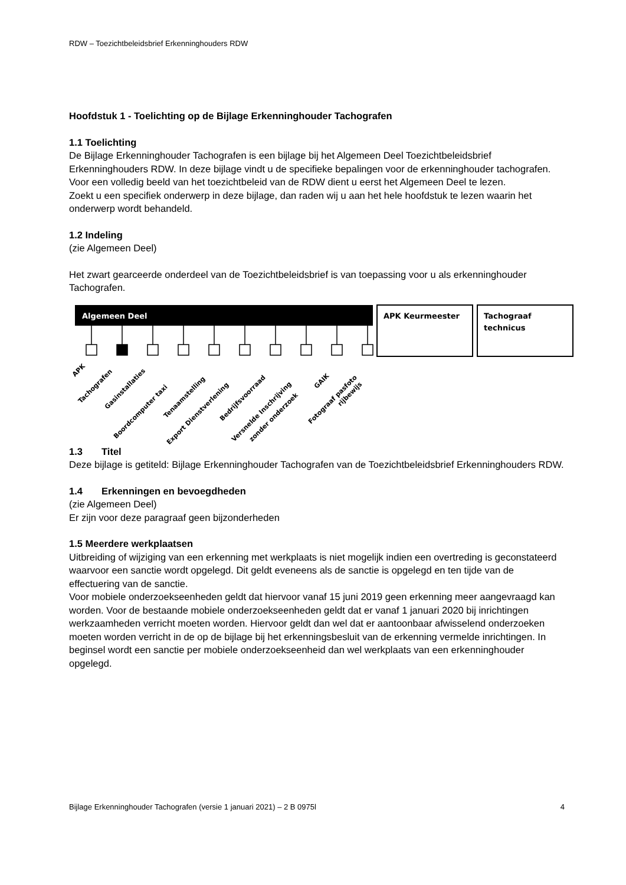RDW – Toezichtbeleidsbrief Erkenninghouders RDW
Hoofdstuk 1 - Toelichting op de Bijlage Erkenninghouder Tachografen
1.1 Toelichting
De Bijlage Erkenninghouder Tachografen is een bijlage bij het Algemeen Deel Toezichtbeleidsbrief Erkenninghouders RDW. In deze bijlage vindt u de specifieke bepalingen voor de erkenninghouder tachografen. Voor een volledig beeld van het toezichtbeleid van de RDW dient u eerst het Algemeen Deel te lezen.
Zoekt u een specifiek onderwerp in deze bijlage, dan raden wij u aan het hele hoofdstuk te lezen waarin het onderwerp wordt behandeld.
1.2 Indeling
(zie Algemeen Deel)
Het zwart gearceerde onderdeel van de Toezichtbeleidsbrief is van toepassing voor u als erkenninghouder Tachografen.
Algemeen Deel
APK Keurmeester
Tachograaf
technicus
APK
Tachografen
Gasinstallaties
Boordcomputer taxi
Tenaamstelling
Export Dienstverlening
Bedrijfsvoorraad
Versnelde Inschrijving
zonder onderzoek
GAIK
Fotograaf pasfoto
rijbewijs
1.3 Titel
Deze bijlage is getiteld: Bijlage Erkenninghouder Tachografen van de Toezichtbeleidsbrief Erkenninghouders RDW.
1.4 Erkenningen en bevoegdheden
(zie Algemeen Deel)
Er zijn voor deze paragraaf geen bijzonderheden
1.5 Meerdere werkplaatsen
Uitbreiding of wijziging van een erkenning met werkplaats is niet mogelijk indien een overtreding is geconstateerd waarvoor een sanctie wordt opgelegd. Dit geldt eveneens als de sanctie is opgelegd en ten tijde van de effectuering van de sanctie.
Voor mobiele onderzoekseenheden geldt dat hiervoor vanaf 15 juni 2019 geen erkenning meer aangevraagd kan worden. Voor de bestaande mobiele onderzoekseenheden geldt dat er vanaf 1 januari 2020 bij inrichtingen werkzaamheden verricht moeten worden. Hiervoor geldt dan wel dat er aantoonbaar afwisselend onderzoeken moeten worden verricht in de op de bijlage bij het erkenningsbesluit van de erkenning vermelde inrichtingen. In beginsel wordt een sanctie per mobiele onderzoekseenheid dan wel werkplaats van een erkenninghouder opgelegd.
Bijlage Erkenninghouder Tachografen (versie 1 januari 2021) – 2 B 0975l 4